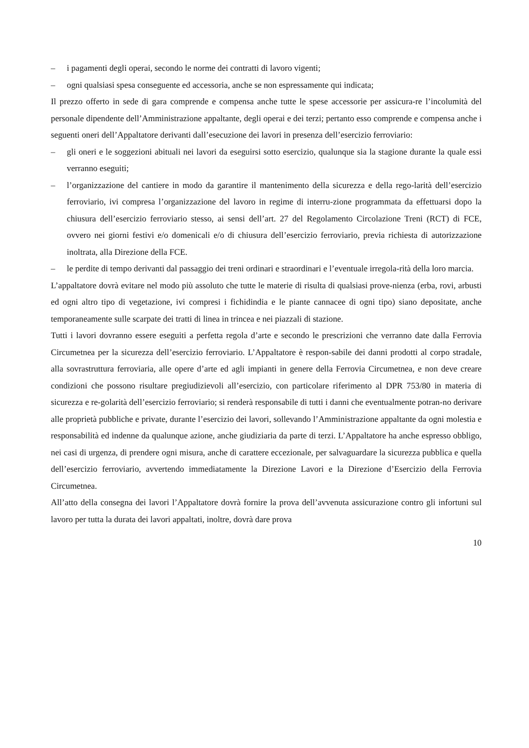– i pagamenti degli operai, secondo le norme dei contratti di lavoro vigenti;
– ogni qualsiasi spesa conseguente ed accessoria, anche se non espressamente qui indicata;
Il prezzo offerto in sede di gara comprende e compensa anche tutte le spese accessorie per assicura-re l’incolumità del personale dipendente dell’Amministrazione appaltante, degli operai e dei terzi; pertanto esso comprende e compensa anche i seguenti oneri dell’Appaltatore derivanti dall’esecuzione dei lavori in presenza dell’esercizio ferroviario:
– gli oneri e le soggezioni abituali nei lavori da eseguirsi sotto esercizio, qualunque sia la stagione durante la quale essi verranno eseguiti;
– l’organizzazione del cantiere in modo da garantire il mantenimento della sicurezza e della rego-larità dell’esercizio ferroviario, ivi compresa l’organizzazione del lavoro in regime di interru-zione programmata da effettuarsi dopo la chiusura dell’esercizio ferroviario stesso, ai sensi dell’art. 27 del Regolamento Circolazione Treni (RCT) di FCE, ovvero nei giorni festivi e/o domenicali e/o di chiusura dell’esercizio ferroviario, previa richiesta di autorizzazione inoltrata, alla Direzione della FCE.
– le perdite di tempo derivanti dal passaggio dei treni ordinari e straordinari e l’eventuale irregola-rità della loro marcia.
L’appaltatore dovrà evitare nel modo più assoluto che tutte le materie di risulta di qualsiasi prove-nienza (erba, rovi, arbusti ed ogni altro tipo di vegetazione, ivi compresi i fichidindia e le piante cannacee di ogni tipo) siano depositate, anche temporaneamente sulle scarpate dei tratti di linea in trincea e nei piazzali di stazione.
Tutti i lavori dovranno essere eseguiti a perfetta regola d’arte e secondo le prescrizioni che verranno date dalla Ferrovia Circumetnea per la sicurezza dell’esercizio ferroviario. L’Appaltatore è respon-sabile dei danni prodotti al corpo stradale, alla sovrastruttura ferroviaria, alle opere d’arte ed agli impianti in genere della Ferrovia Circumetnea, e non deve creare condizioni che possono risultare pregiudizievoli all’esercizio, con particolare riferimento al DPR 753/80 in materia di sicurezza e re-golarità dell’esercizio ferroviario; si renderà responsabile di tutti i danni che eventualmente potran-no derivare alle proprietà pubbliche e private, durante l’esercizio dei lavori, sollevando l’Amministrazione appaltante da ogni molestia e responsabilità ed indenne da qualunque azione, anche giudiziaria da parte di terzi. L’Appaltatore ha anche espresso obbligo, nei casi di urgenza, di prendere ogni misura, anche di carattere eccezionale, per salvaguardare la sicurezza pubblica e quella dell’esercizio ferroviario, avvertendo immediatamente la Direzione Lavori e la Direzione d’Esercizio della Ferrovia Circumetnea.
All’atto della consegna dei lavori l’Appaltatore dovrà fornire la prova dell’avvenuta assicurazione contro gli infortuni sul lavoro per tutta la durata dei lavori appaltati, inoltre, dovrà dare prova
10